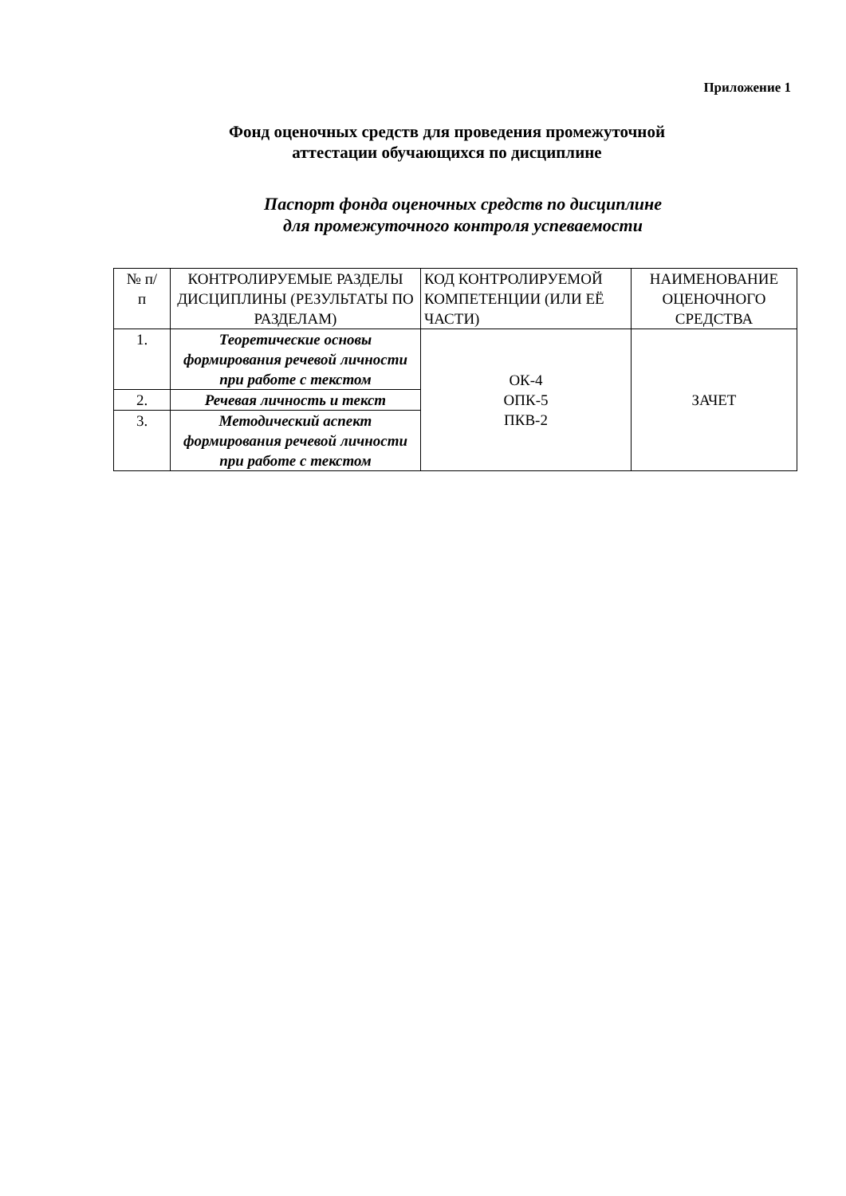Приложение 1
Фонд оценочных средств для проведения промежуточной
аттестации обучающихся по дисциплине
Паспорт фонда оценочных средств по дисциплине
для промежуточного контроля успеваемости
| № п/ п | КОНТРОЛИРУЕМЫЕ РАЗДЕЛЫ ДИСЦИПЛИНЫ (РЕЗУЛЬТАТЫ ПО РАЗДЕЛАМ) | КОД КОНТРОЛИРУЕМОЙ КОМПЕТЕНЦИИ (ИЛИ ЕЁ ЧАСТИ) | НАИМЕНОВАНИЕ ОЦЕНОЧНОГО СРЕДСТВА |
| 1. | Теоретические основы формирования речевой личности при работе с текстом | ОК-4 ОПК-5 ПКВ-2 | ЗАЧЕТ |
| 2. | Речевая личность и текст | | |
| 3. | Методический аспект формирования речевой личности при работе с текстом | | |